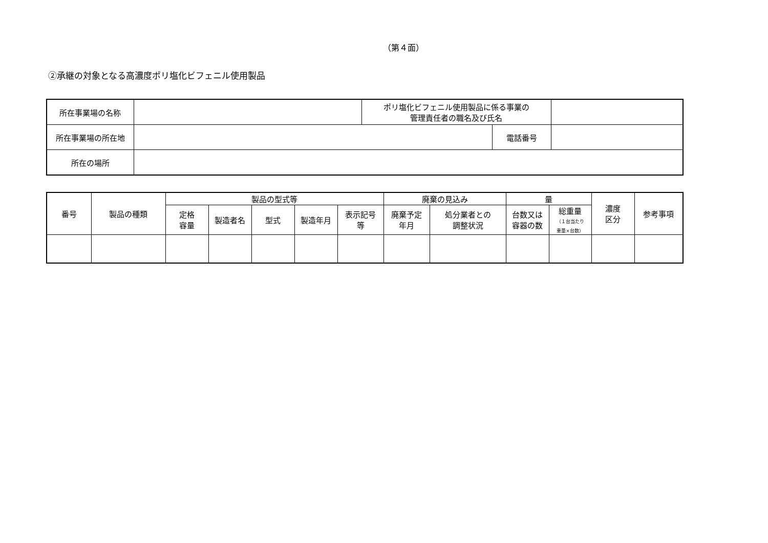（第４面）
②承継の対象となる高濃度ポリ塩化ビフェニル使用製品
| 所在事業場の名称 | | ポリ塩化ビフェニル使用製品に係る事業の 管理責任者の職名及び氏名 | | |
| 所在事業場の所在地 | | | 電話番号 | |
| 所在の場所 | | | | |
| 番号 | 製品の種類 | 製品の型式等 | | | | | 廃棄の見込み | | 量 | | 濃度 区分 | 参考事項 |
| --- | --- | --- | --- | --- | --- | --- | --- | --- | --- | --- | --- | --- |
| | | 定格 容量 | 製造者名 | 型式 | 製造年月 | 表示記号 等 | 廃棄予定 年月 | 処分業者との 調整状況 | 台数又は 容器の数 | 総重量 （１台当たり 重量×台数） | | |